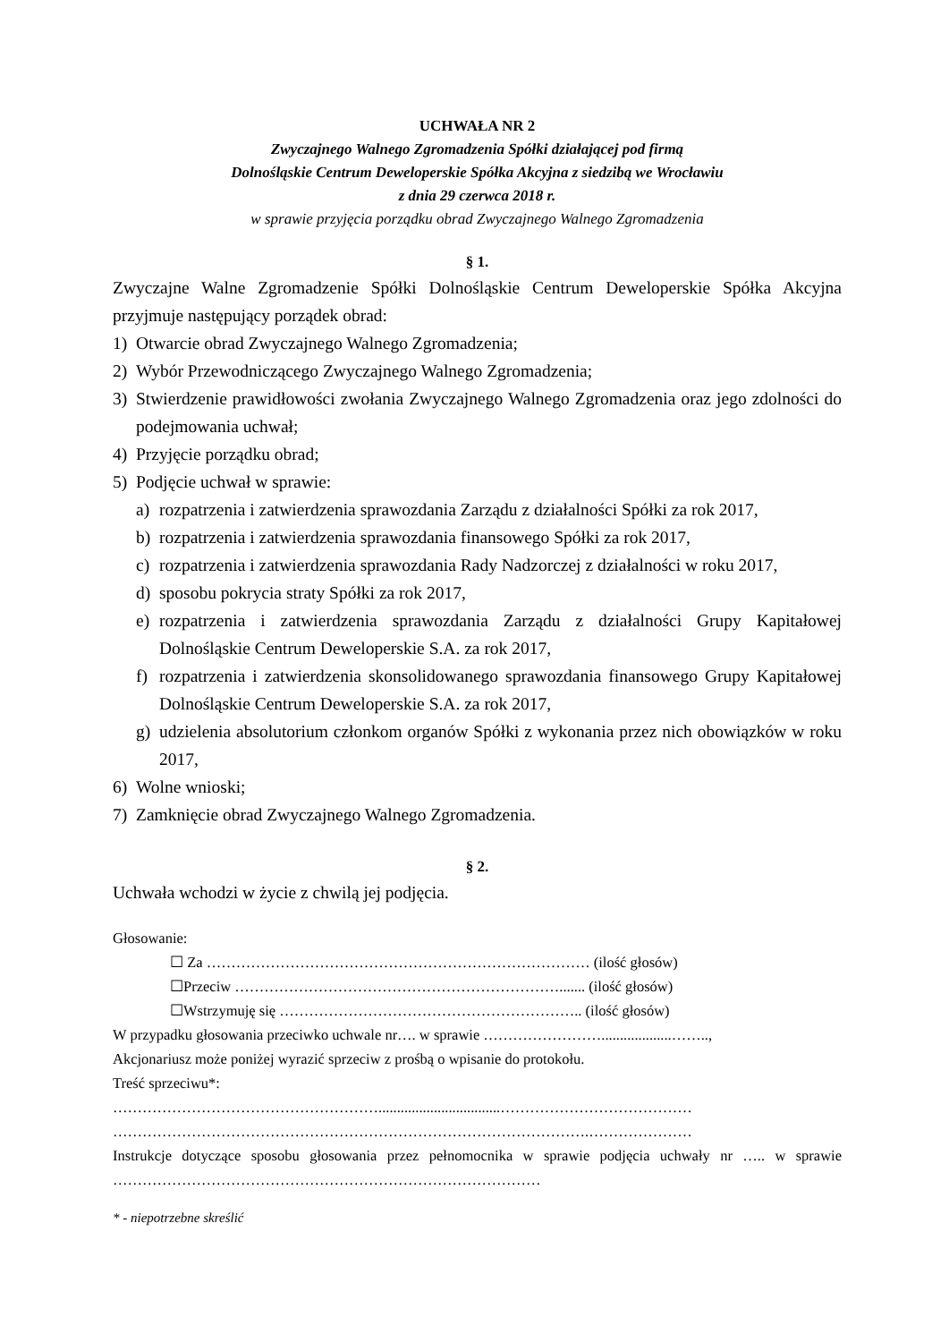UCHWAŁA NR 2
Zwyczajnego Walnego Zgromadzenia Spółki działającej pod firmą
Dolnośląskie Centrum Deweloperskie Spółka Akcyjna z siedzibą we Wrocławiu
z dnia 29 czerwca 2018 r.
w sprawie przyjęcia porządku obrad Zwyczajnego Walnego Zgromadzenia
§ 1.
Zwyczajne Walne Zgromadzenie Spółki Dolnośląskie Centrum Deweloperskie Spółka Akcyjna przyjmuje następujący porządek obrad:
1) Otwarcie obrad Zwyczajnego Walnego Zgromadzenia;
2) Wybór Przewodniczącego Zwyczajnego Walnego Zgromadzenia;
3) Stwierdzenie prawidłowości zwołania Zwyczajnego Walnego Zgromadzenia oraz jego zdolności do podejmowania uchwał;
4) Przyjęcie porządku obrad;
5) Podjęcie uchwał w sprawie:
a) rozpatrzenia i zatwierdzenia sprawozdania Zarządu z działalności Spółki za rok 2017,
b) rozpatrzenia i zatwierdzenia sprawozdania finansowego Spółki za rok 2017,
c) rozpatrzenia i zatwierdzenia sprawozdania Rady Nadzorczej z działalności w roku 2017,
d) sposobu pokrycia straty Spółki za rok 2017,
e) rozpatrzenia i zatwierdzenia sprawozdania Zarządu z działalności Grupy Kapitałowej Dolnośląskie Centrum Deweloperskie S.A. za rok 2017,
f) rozpatrzenia i zatwierdzenia skonsolidowanego sprawozdania finansowego Grupy Kapitałowej Dolnośląskie Centrum Deweloperskie S.A. za rok 2017,
g) udzielenia absolutorium członkom organów Spółki z wykonania przez nich obowiązków w roku 2017,
6) Wolne wnioski;
7) Zamknięcie obrad Zwyczajnego Walnego Zgromadzenia.
§ 2.
Uchwała wchodzi w życie z chwilą jej podjęcia.
Głosowanie:
☐ Za …………………………………………………………………… (ilość głosów)
☐Przeciw …………………………………………………………....... (ilość głosów)
☐Wstrzymuję się …………………………………………………….. (ilość głosów)
W przypadku głosowania przeciwko uchwale nr…. w sprawie ……………………...................……..,
Akcjonariusz może poniżej wyrazić sprzeciw z prośbą o wpisanie do protokołu.
Treść sprzeciwu*:
……………………………………………….................................…………………………………
…………………………………………………………………………………….…………………
Instrukcje dotyczące sposobu głosowania przez pełnomocnika w sprawie podjęcia uchwały nr ….. w sprawie ……………………………………………………………………………
* - niepotrzebne skreślić